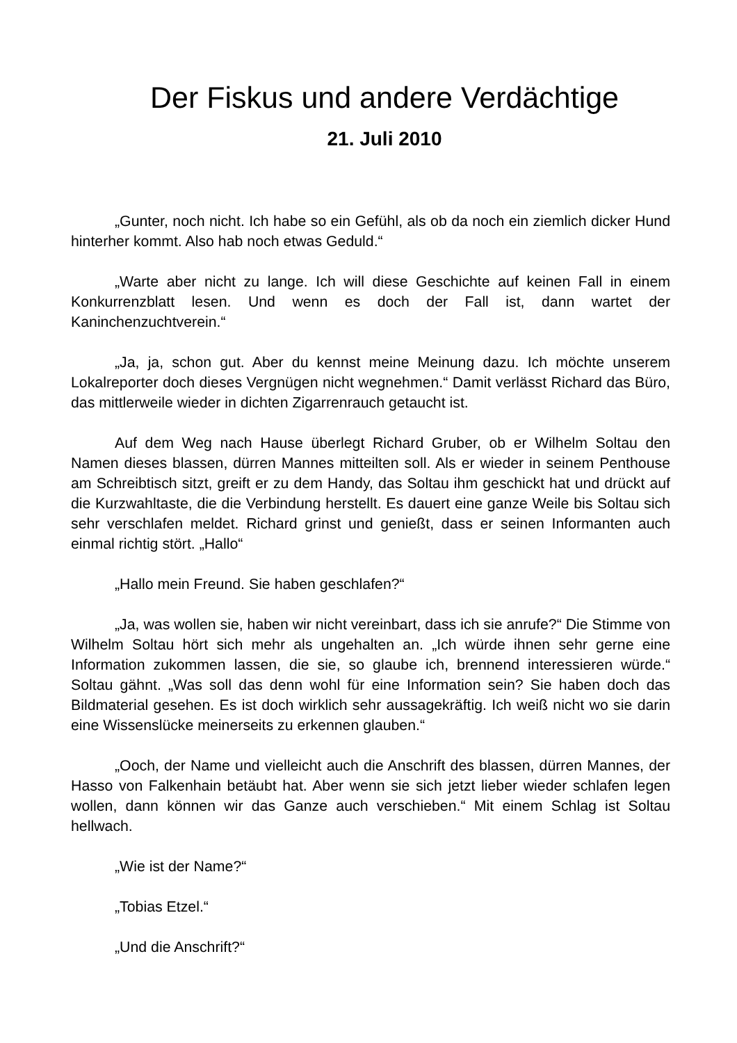Der Fiskus und andere Verdächtige
21. Juli 2010
„Gunter, noch nicht. Ich habe so ein Gefühl, als ob da noch ein ziemlich dicker Hund hinterher kommt. Also hab noch etwas Geduld.“
„Warte aber nicht zu lange. Ich will diese Geschichte auf keinen Fall in einem Konkurrenzblatt lesen. Und wenn es doch der Fall ist, dann wartet der Kaninchenzuchtverein.“
„Ja, ja, schon gut. Aber du kennst meine Meinung dazu. Ich möchte unserem Lokalreporter doch dieses Vergnügen nicht wegnehmen.“ Damit verlässt Richard das Büro, das mittlerweile wieder in dichten Zigarrenrauch getaucht ist.
Auf dem Weg nach Hause überlegt Richard Gruber, ob er Wilhelm Soltau den Namen dieses blassen, dürren Mannes mitteilten soll. Als er wieder in seinem Penthouse am Schreibtisch sitzt, greift er zu dem Handy, das Soltau ihm geschickt hat und drückt auf die Kurzwahltaste, die die Verbindung herstellt. Es dauert eine ganze Weile bis Soltau sich sehr verschlafen meldet. Richard grinst und genießt, dass er seinen Informanten auch einmal richtig stört. „Hallo“
„Hallo mein Freund. Sie haben geschlafen?“
„Ja, was wollen sie, haben wir nicht vereinbart, dass ich sie anrufe?“ Die Stimme von Wilhelm Soltau hört sich mehr als ungehalten an. „Ich würde ihnen sehr gerne eine Information zukommen lassen, die sie, so glaube ich, brennend interessieren würde.“ Soltau gähnt. „Was soll das denn wohl für eine Information sein? Sie haben doch das Bildmaterial gesehen. Es ist doch wirklich sehr aussagekräftig. Ich weiß nicht wo sie darin eine Wissenslücke meinerseits zu erkennen glauben.“
„Ooch, der Name und vielleicht auch die Anschrift des blassen, dürren Mannes, der Hasso von Falkenhain betäubt hat. Aber wenn sie sich jetzt lieber wieder schlafen legen wollen, dann können wir das Ganze auch verschieben.“ Mit einem Schlag ist Soltau hellwach.
„Wie ist der Name?“
„Tobias Etzel.“
„Und die Anschrift?“